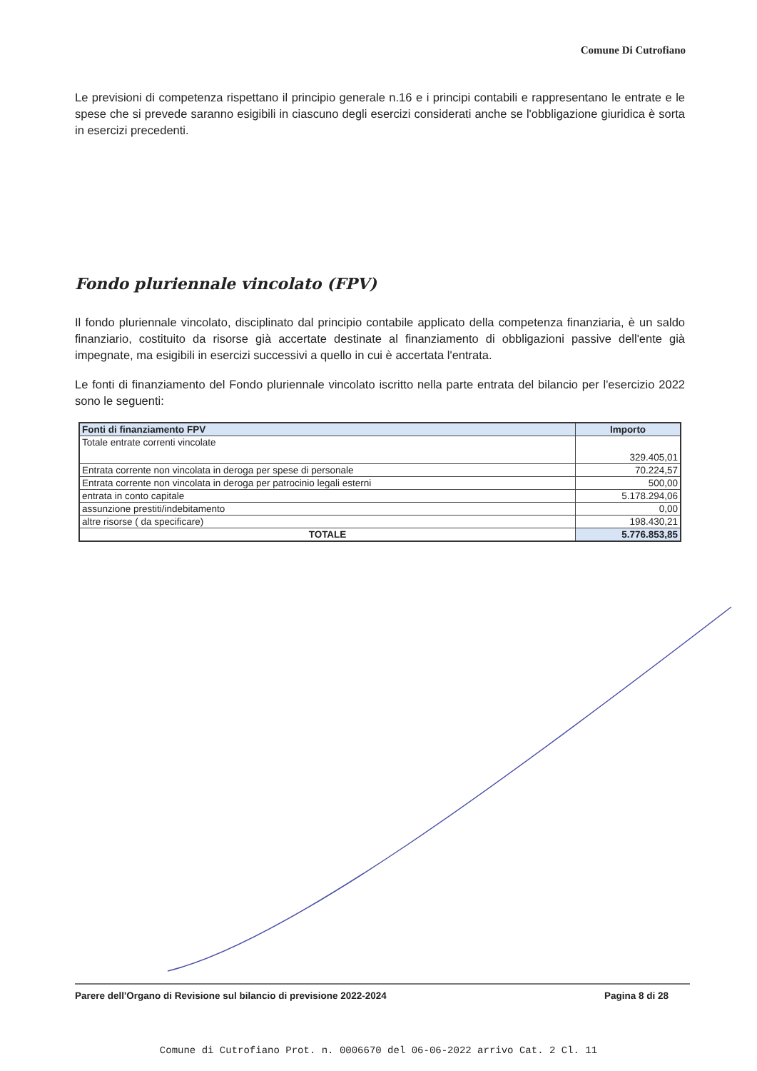Comune Di Cutrofiano
Le previsioni di competenza rispettano il principio generale n.16 e i principi contabili e rappresentano le entrate e le spese che si prevede saranno esigibili in ciascuno degli esercizi considerati anche se l'obbligazione giuridica è sorta in esercizi precedenti.
Fondo pluriennale vincolato (FPV)
Il fondo pluriennale vincolato, disciplinato dal principio contabile applicato della competenza finanziaria, è un saldo finanziario, costituito da risorse già accertate destinate al finanziamento di obbligazioni passive dell'ente già impegnate, ma esigibili in esercizi successivi a quello in cui è accertata l'entrata.
Le fonti di finanziamento del Fondo pluriennale vincolato iscritto nella parte entrata del bilancio per l'esercizio 2022 sono le seguenti:
| Fonti di finanziamento FPV | Importo |
| --- | --- |
| Totale entrate correnti vincolate | 329.405,01 |
| Entrata corrente non vincolata in deroga per spese di personale | 70.224,57 |
| Entrata corrente non vincolata in deroga per patrocinio legali esterni | 500,00 |
| entrata in conto capitale | 5.178.294,06 |
| assunzione prestiti/indebitamento | 0,00 |
| altre risorse ( da specificare) | 198.430,21 |
| TOTALE | 5.776.853,85 |
Parere dell'Organo di Revisione sul bilancio di previsione 2022-2024 Pagina 8 di 28
Comune di Cutrofiano Prot. n. 0006670 del 06-06-2022 arrivo Cat. 2 Cl. 11